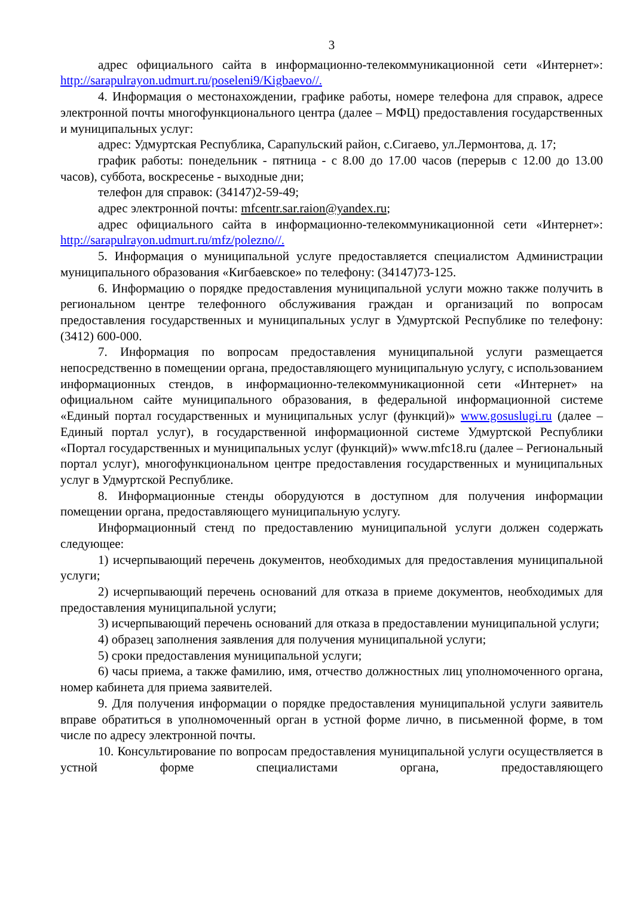3
адрес официального сайта в информационно-телекоммуникационной сети «Интернет»: http://sarapulrayon.udmurt.ru/poseleni9/Kigbaevo//.
4. Информация о местонахождении, графике работы, номере телефона для справок, адресе электронной почты многофункционального центра (далее – МФЦ) предоставления государственных и муниципальных услуг:
адрес: Удмуртская Республика, Сарапульский район, с.Сигаево, ул.Лермонтова, д. 17;
график работы: понедельник - пятница - с 8.00 до 17.00 часов (перерыв с 12.00 до 13.00 часов), суббота, воскресенье - выходные дни;
телефон для справок: (34147)2-59-49;
адрес электронной почты: mfcentr.sar.raion@yandex.ru;
адрес официального сайта в информационно-телекоммуникационной сети «Интернет»: http://sarapulrayon.udmurt.ru/mfz/polezno//.
5. Информация о муниципальной услуге предоставляется специалистом Администрации муниципального образования «Кигбаевское» по телефону: (34147)73-125.
6. Информацию о порядке предоставления муниципальной услуги можно также получить в региональном центре телефонного обслуживания граждан и организаций по вопросам предоставления государственных и муниципальных услуг в Удмуртской Республике по телефону: (3412) 600-000.
7. Информация по вопросам предоставления муниципальной услуги размещается непосредственно в помещении органа, предоставляющего муниципальную услугу, с использованием информационных стендов, в информационно-телекоммуникационной сети «Интернет» на официальном сайте муниципального образования, в федеральной информационной системе «Единый портал государственных и муниципальных услуг (функций)» www.gosuslugi.ru (далее – Единый портал услуг), в государственной информационной системе Удмуртской Республики «Портал государственных и муниципальных услуг (функций)» www.mfc18.ru (далее – Региональный портал услуг), многофункциональном центре предоставления государственных и муниципальных услуг в Удмуртской Республике.
8. Информационные стенды оборудуются в доступном для получения информации помещении органа, предоставляющего муниципальную услугу.
Информационный стенд по предоставлению муниципальной услуги должен содержать следующее:
1) исчерпывающий перечень документов, необходимых для предоставления муниципальной услуги;
2) исчерпывающий перечень оснований для отказа в приеме документов, необходимых для предоставления муниципальной услуги;
3) исчерпывающий перечень оснований для отказа в предоставлении муниципальной услуги;
4) образец заполнения заявления для получения муниципальной услуги;
5) сроки предоставления муниципальной услуги;
6) часы приема, а также фамилию, имя, отчество должностных лиц уполномоченного органа, номер кабинета для приема заявителей.
9. Для получения информации о порядке предоставления муниципальной услуги заявитель вправе обратиться в уполномоченный орган в устной форме лично, в письменной форме, в том числе по адресу электронной почты.
10. Консультирование по вопросам предоставления муниципальной услуги осуществляется в устной форме специалистами органа, предоставляющего